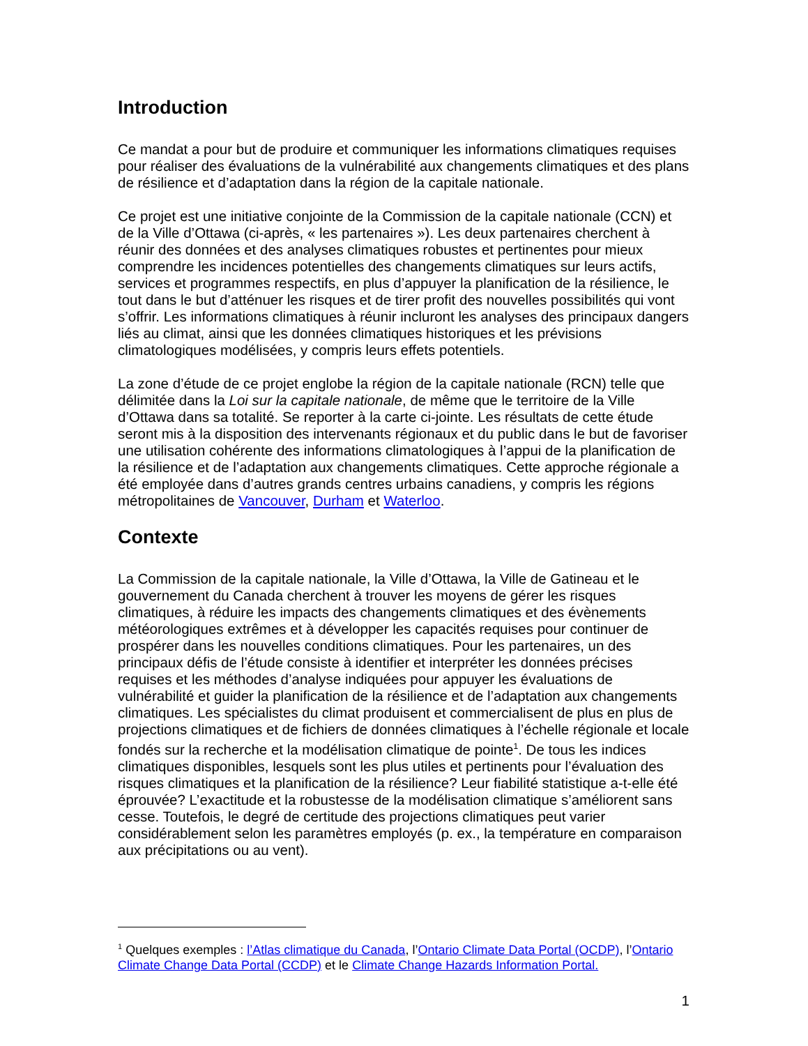Introduction
Ce mandat a pour but de produire et communiquer les informations climatiques requises pour réaliser des évaluations de la vulnérabilité aux changements climatiques et des plans de résilience et d’adaptation dans la région de la capitale nationale.
Ce projet est une initiative conjointe de la Commission de la capitale nationale (CCN) et de la Ville d’Ottawa (ci-après, « les partenaires »). Les deux partenaires cherchent à réunir des données et des analyses climatiques robustes et pertinentes pour mieux comprendre les incidences potentielles des changements climatiques sur leurs actifs, services et programmes respectifs, en plus d’appuyer la planification de la résilience, le tout dans le but d’atténuer les risques et de tirer profit des nouvelles possibilités qui vont s’offrir. Les informations climatiques à réunir incluront les analyses des principaux dangers liés au climat, ainsi que les données climatiques historiques et les prévisions climatologiques modélisées, y compris leurs effets potentiels.
La zone d’étude de ce projet englobe la région de la capitale nationale (RCN) telle que délimitée dans la Loi sur la capitale nationale, de même que le territoire de la Ville d’Ottawa dans sa totalité. Se reporter à la carte ci-jointe. Les résultats de cette étude seront mis à la disposition des intervenants régionaux et du public dans le but de favoriser une utilisation cohérente des informations climatologiques à l’appui de la planification de la résilience et de l’adaptation aux changements climatiques. Cette approche régionale a été employée dans d’autres grands centres urbains canadiens, y compris les régions métropolitaines de Vancouver, Durham et Waterloo.
Contexte
La Commission de la capitale nationale, la Ville d’Ottawa, la Ville de Gatineau et le gouvernement du Canada cherchent à trouver les moyens de gérer les risques climatiques, à réduire les impacts des changements climatiques et des évènements météorologiques extrêmes et à développer les capacités requises pour continuer de prospérer dans les nouvelles conditions climatiques. Pour les partenaires, un des principaux défis de l’étude consiste à identifier et interpréter les données précises requises et les méthodes d’analyse indiquées pour appuyer les évaluations de vulnérabilité et guider la planification de la résilience et de l’adaptation aux changements climatiques. Les spécialistes du climat produisent et commercialisent de plus en plus de projections climatiques et de fichiers de données climatiques à l’échelle régionale et locale fondés sur la recherche et la modélisation climatique de pointe<sup>1</sup>. De tous les indices climatiques disponibles, lesquels sont les plus utiles et pertinents pour l’évaluation des risques climatiques et la planification de la résilience? Leur fiabilité statistique a-t-elle été éprouvée? L’exactitude et la robustesse de la modélisation climatique s’améliorent sans cesse. Toutefois, le degré de certitude des projections climatiques peut varier considérablement selon les paramètres employés (p. ex., la température en comparaison aux précipitations ou au vent).
<sup>1</sup> Quelques exemples : l’Atlas climatique du Canada, l’Ontario Climate Data Portal (OCDP), l’Ontario Climate Change Data Portal (CCDP) et le Climate Change Hazards Information Portal.
1